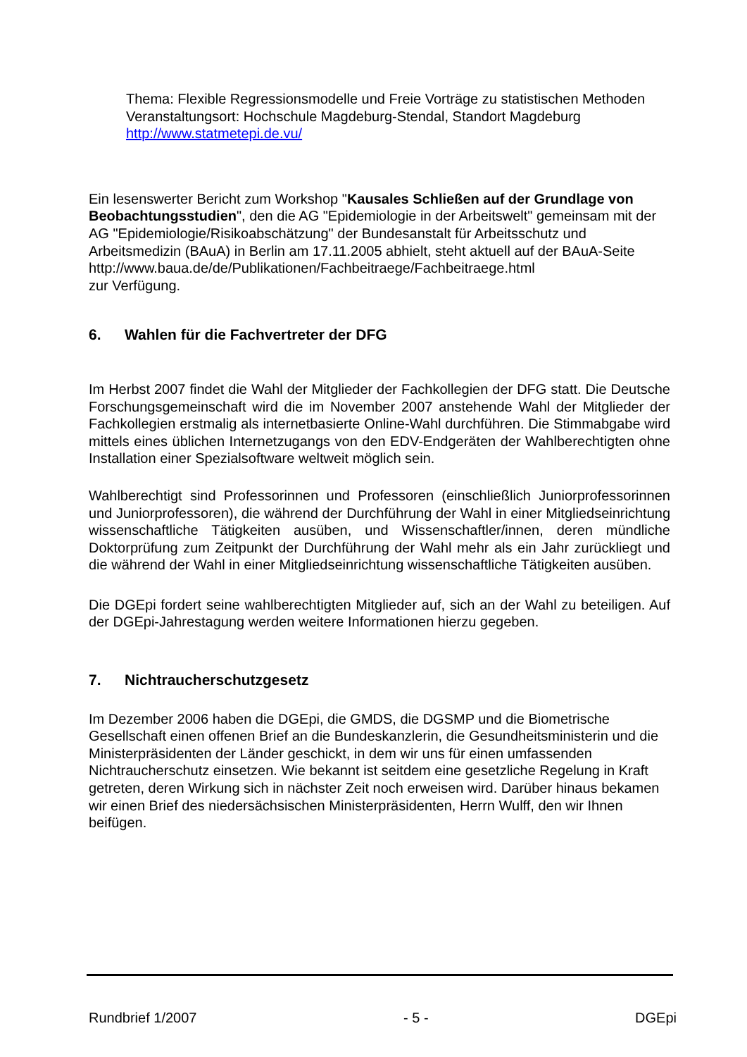Thema: Flexible Regressionsmodelle und Freie Vorträge zu statistischen Methoden
Veranstaltungsort: Hochschule Magdeburg-Stendal, Standort Magdeburg
http://www.statmetepi.de.vu/
Ein lesenswerter Bericht zum Workshop "Kausales Schließen auf der Grundlage von Beobachtungsstudien", den die AG "Epidemiologie in der Arbeitswelt" gemeinsam mit der AG "Epidemiologie/Risikoabschätzung" der Bundesanstalt für Arbeitsschutz und Arbeitsmedizin (BAuA) in Berlin am 17.11.2005 abhielt, steht aktuell auf der BAuA-Seite
http://www.baua.de/de/Publikationen/Fachbeitraege/Fachbeitraege.html
zur Verfügung.
6. Wahlen für die Fachvertreter der DFG
Im Herbst 2007 findet die Wahl der Mitglieder der Fachkollegien der DFG statt. Die Deutsche Forschungsgemeinschaft wird die im November 2007 anstehende Wahl der Mitglieder der Fachkollegien erstmalig als internetbasierte Online-Wahl durchführen. Die Stimmabgabe wird mittels eines üblichen Internetzugangs von den EDV-Endgeräten der Wahlberechtigten ohne Installation einer Spezialsoftware weltweit möglich sein.
Wahlberechtigt sind Professorinnen und Professoren (einschließlich Juniorprofessorinnen und Juniorprofessoren), die während der Durchführung der Wahl in einer Mitgliedseinrichtung wissenschaftliche Tätigkeiten ausüben, und Wissenschaftler/innen, deren mündliche Doktorprüfung zum Zeitpunkt der Durchführung der Wahl mehr als ein Jahr zurückliegt und die während der Wahl in einer Mitgliedseinrichtung wissenschaftliche Tätigkeiten ausüben.
Die DGEpi fordert seine wahlberechtigten Mitglieder auf, sich an der Wahl zu beteiligen. Auf der DGEpi-Jahrestagung werden weitere Informationen hierzu gegeben.
7. Nichtraucherschutzgesetz
Im Dezember 2006 haben die DGEpi, die GMDS, die DGSMP und die Biometrische Gesellschaft einen offenen Brief an die Bundeskanzlerin, die Gesundheitsministerin und die Ministerpräsidenten der Länder geschickt, in dem wir uns für einen umfassenden Nichtraucherschutz einsetzen. Wie bekannt ist seitdem eine gesetzliche Regelung in Kraft getreten, deren Wirkung sich in nächster Zeit noch erweisen wird. Darüber hinaus bekamen wir einen Brief des niedersächsischen Ministerpräsidenten, Herrn Wulff, den wir Ihnen beifügen.
Rundbrief 1/2007 - 5 - DGEpi